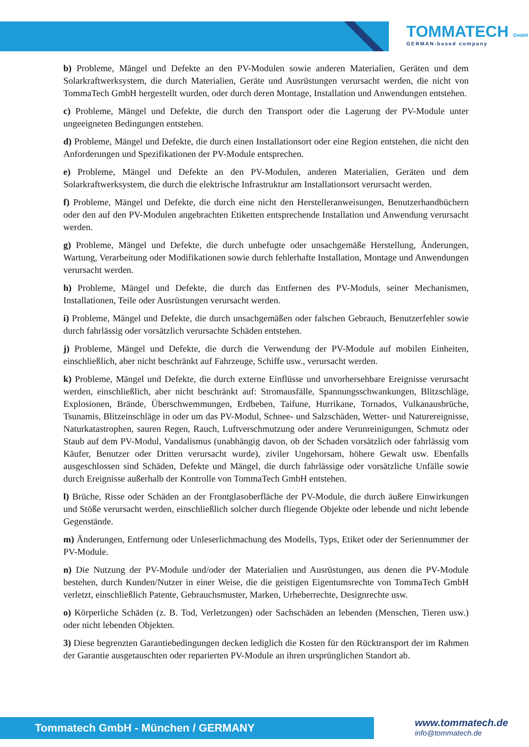TOMMATECH GmbH
GERMAN-based company
b) Probleme, Mängel und Defekte an den PV-Modulen sowie anderen Materialien, Geräten und dem Solarkraftwerksystem, die durch Materialien, Geräte und Ausrüstungen verursacht werden, die nicht von TommaTech GmbH hergestellt wurden, oder durch deren Montage, Installation und Anwendungen entstehen.
c) Probleme, Mängel und Defekte, die durch den Transport oder die Lagerung der PV-Module unter ungeeigneten Bedingungen entstehen.
d) Probleme, Mängel und Defekte, die durch einen Installationsort oder eine Region entstehen, die nicht den Anforderungen und Spezifikationen der PV-Module entsprechen.
e) Probleme, Mängel und Defekte an den PV-Modulen, anderen Materialien, Geräten und dem Solarkraftwerksystem, die durch die elektrische Infrastruktur am Installationsort verursacht werden.
f) Probleme, Mängel und Defekte, die durch eine nicht den Herstelleranweisungen, Benutzerhandbüchern oder den auf den PV-Modulen angebrachten Etiketten entsprechende Installation und Anwendung verursacht werden.
g) Probleme, Mängel und Defekte, die durch unbefugte oder unsachgemäße Herstellung, Änderungen, Wartung, Verarbeitung oder Modifikationen sowie durch fehlerhafte Installation, Montage und Anwendungen verursacht werden.
h) Probleme, Mängel und Defekte, die durch das Entfernen des PV-Moduls, seiner Mechanismen, Installationen, Teile oder Ausrüstungen verursacht werden.
i) Probleme, Mängel und Defekte, die durch unsachgemäßen oder falschen Gebrauch, Benutzerfehler sowie durch fahrlässig oder vorsätzlich verursachte Schäden entstehen.
j) Probleme, Mängel und Defekte, die durch die Verwendung der PV-Module auf mobilen Einheiten, einschließlich, aber nicht beschränkt auf Fahrzeuge, Schiffe usw., verursacht werden.
k) Probleme, Mängel und Defekte, die durch externe Einflüsse und unvorhersehbare Ereignisse verursacht werden, einschließlich, aber nicht beschränkt auf: Stromausfälle, Spannungsschwankungen, Blitzschläge, Explosionen, Brände, Überschwemmungen, Erdbeben, Taifune, Hurrikane, Tornados, Vulkanausbrüche, Tsunamis, Blitzeinschläge in oder um das PV-Modul, Schnee- und Salzschäden, Wetter- und Naturereignisse, Naturkatastrophen, sauren Regen, Rauch, Luftverschmutzung oder andere Verunreinigungen, Schmutz oder Staub auf dem PV-Modul, Vandalismus (unabhängig davon, ob der Schaden vorsätzlich oder fahrlässig vom Käufer, Benutzer oder Dritten verursacht wurde), ziviler Ungehorsam, höhere Gewalt usw. Ebenfalls ausgeschlossen sind Schäden, Defekte und Mängel, die durch fahrlässige oder vorsätzliche Unfälle sowie durch Ereignisse außerhalb der Kontrolle von TommaTech GmbH entstehen.
l) Brüche, Risse oder Schäden an der Frontglasoberfläche der PV-Module, die durch äußere Einwirkungen und Stöße verursacht werden, einschließlich solcher durch fliegende Objekte oder lebende und nicht lebende Gegenstände.
m) Änderungen, Entfernung oder Unleserlichmachung des Modells, Typs, Etiket oder der Seriennummer der PV-Module.
n) Die Nutzung der PV-Module und/oder der Materialien und Ausrüstungen, aus denen die PV-Module bestehen, durch Kunden/Nutzer in einer Weise, die die geistigen Eigentumsrechte von TommaTech GmbH verletzt, einschließlich Patente, Gebrauchsmuster, Marken, Urheberrechte, Designrechte usw.
o) Körperliche Schäden (z. B. Tod, Verletzungen) oder Sachschäden an lebenden (Menschen, Tieren usw.) oder nicht lebenden Objekten.
3) Diese begrenzten Garantiebedingungen decken lediglich die Kosten für den Rücktransport der im Rahmen der Garantie ausgetauschten oder reparierten PV-Module an ihren ursprünglichen Standort ab.
Tommatech GmbH - München / GERMANY
www.tommatech.de
info@tommatech.de